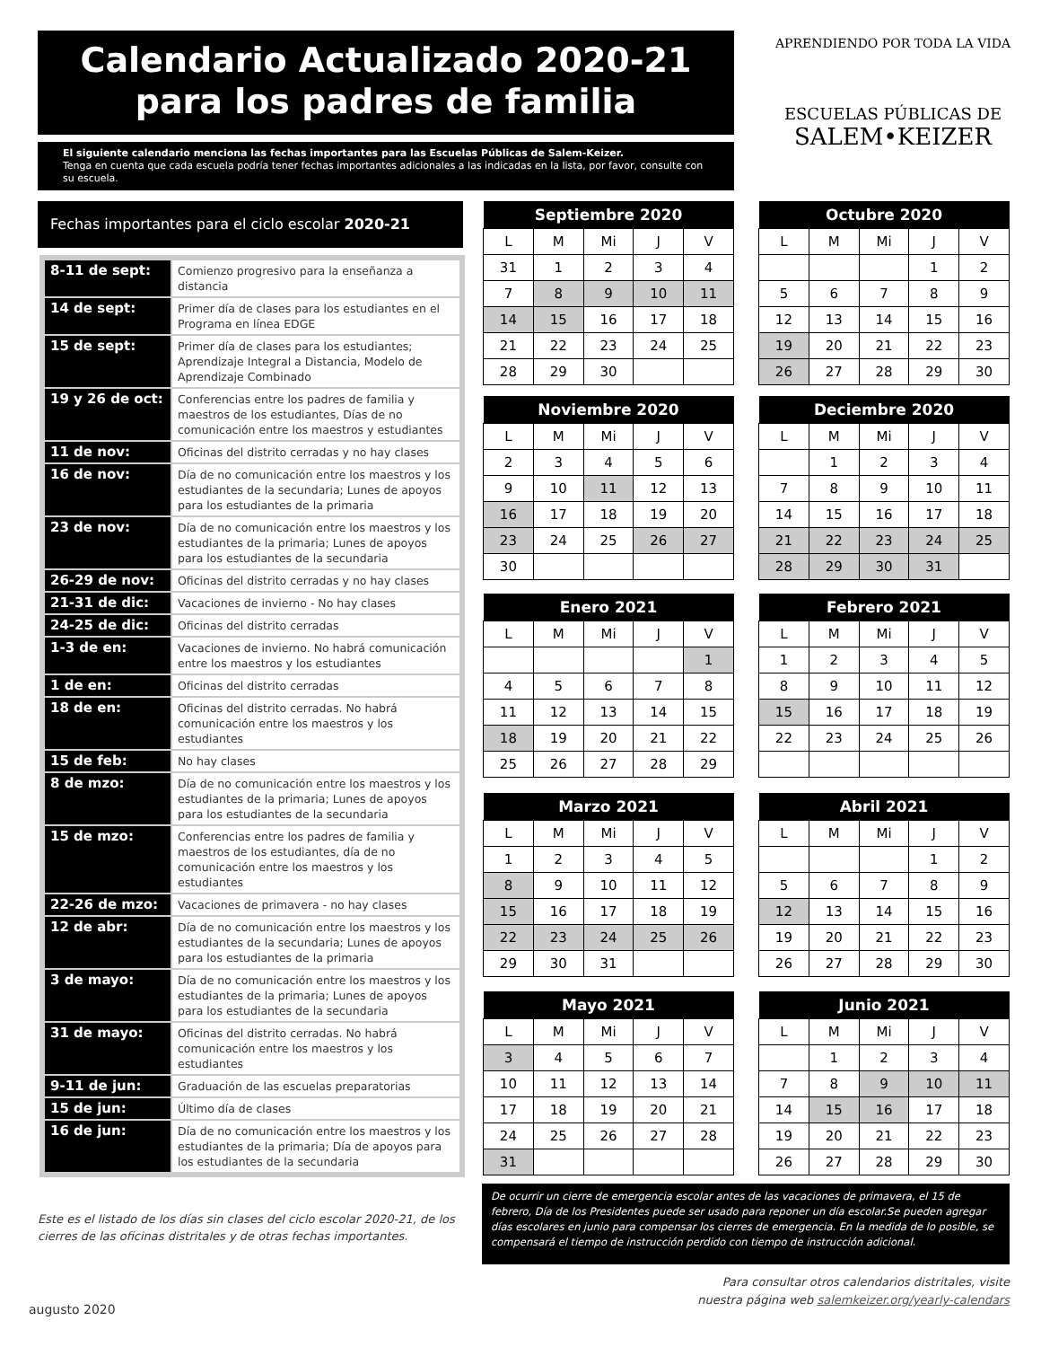Calendario Actualizado 2020-21
para los padres de familia
APRENDIENDO POR TODA LA VIDA
ESCUELAS PÚBLICAS DE
SALEM•KEIZER
El siguiente calendario menciona las fechas importantes para las Escuelas Públicas de Salem-Keizer.
Tenga en cuenta que cada escuela podría tener fechas importantes adicionales a las indicadas en la lista, por favor, consulte con su escuela.
Fechas importantes para el ciclo escolar 2020-21
| 8-11 de sept: | Comienzo progresivo para la enseñanza a distancia |
| 14 de sept: | Primer día de clases para los estudiantes en el Programa en línea EDGE |
| 15 de sept: | Primer día de clases para los estudiantes; Aprendizaje Integral a Distancia, Modelo de Aprendizaje Combinado |
| 19 y 26 de oct: | Conferencias entre los padres de familia y maestros de los estudiantes, Días de no comunicación entre los maestros y estudiantes |
| 11 de nov: | Oficinas del distrito cerradas y no hay clases |
| 16 de nov: | Día de no comunicación entre los maestros y los estudiantes de la secundaria; Lunes de apoyos para los estudiantes de la primaria |
| 23 de nov: | Día de no comunicación entre los maestros y los estudiantes de la primaria; Lunes de apoyos para los estudiantes de la secundaria |
| 26-29 de nov: | Oficinas del distrito cerradas y no hay clases |
| 21-31 de dic: | Vacaciones de invierno - No hay clases |
| 24-25 de dic: | Oficinas del distrito cerradas |
| 1-3 de en: | Vacaciones de invierno. No habrá comunicación entre los maestros y los estudiantes |
| 1 de en: | Oficinas del distrito cerradas |
| 18 de en: | Oficinas del distrito cerradas. No habrá comunicación entre los maestros y los estudiantes |
| 15 de feb: | No hay clases |
| 8 de mzo: | Día de no comunicación entre los maestros y los estudiantes de la primaria; Lunes de apoyos para los estudiantes de la secundaria |
| 15 de mzo: | Conferencias entre los padres de familia y maestros de los estudiantes, día de no comunicación entre los maestros y los estudiantes |
| 22-26 de mzo: | Vacaciones de primavera - no hay clases |
| 12 de abr: | Día de no comunicación entre los maestros y los estudiantes de la secundaria; Lunes de apoyos para los estudiantes de la primaria |
| 3 de mayo: | Día de no comunicación entre los maestros y los estudiantes de la primaria; Lunes de apoyos para los estudiantes de la secundaria |
| 31 de mayo: | Oficinas del distrito cerradas. No habrá comunicación entre los maestros y los estudiantes |
| 9-11 de jun: | Graduación de las escuelas preparatorias |
| 15 de jun: | Último día de clases |
| 16 de jun: | Día de no comunicación entre los maestros y los estudiantes de la primaria; Día de apoyos para los estudiantes de la secundaria |
Este es el listado de los días sin clases del ciclo escolar 2020-21, de los cierres de las oficinas distritales y de otras fechas importantes.
| Septiembre 2020 | | | | |
| --- | --- | --- | --- | --- |
| L | M | Mi | J | V |
| 31 | 1 | 2 | 3 | 4 |
| 7 | 8 | 9 | 10 | 11 |
| 14 | 15 | 16 | 17 | 18 |
| 21 | 22 | 23 | 24 | 25 |
| 28 | 29 | 30 | | |
| Octubre 2020 | | | | |
| --- | --- | --- | --- | --- |
| L | M | Mi | J | V |
| | | | 1 | 2 |
| 5 | 6 | 7 | 8 | 9 |
| 12 | 13 | 14 | 15 | 16 |
| 19 | 20 | 21 | 22 | 23 |
| 26 | 27 | 28 | 29 | 30 |
| Noviembre 2020 | | | | |
| --- | --- | --- | --- | --- |
| L | M | Mi | J | V |
| 2 | 3 | 4 | 5 | 6 |
| 9 | 10 | 11 | 12 | 13 |
| 16 | 17 | 18 | 19 | 20 |
| 23 | 24 | 25 | 26 | 27 |
| 30 | | | | |
| Deciembre 2020 | | | | |
| --- | --- | --- | --- | --- |
| L | M | Mi | J | V |
| | 1 | 2 | 3 | 4 |
| 7 | 8 | 9 | 10 | 11 |
| 14 | 15 | 16 | 17 | 18 |
| 21 | 22 | 23 | 24 | 25 |
| 28 | 29 | 30 | 31 | |
| Enero 2021 | | | | |
| --- | --- | --- | --- | --- |
| L | M | Mi | J | V |
| | | | | 1 |
| 4 | 5 | 6 | 7 | 8 |
| 11 | 12 | 13 | 14 | 15 |
| 18 | 19 | 20 | 21 | 22 |
| 25 | 26 | 27 | 28 | 29 |
| Febrero 2021 | | | | |
| --- | --- | --- | --- | --- |
| L | M | Mi | J | V |
| 1 | 2 | 3 | 4 | 5 |
| 8 | 9 | 10 | 11 | 12 |
| 15 | 16 | 17 | 18 | 19 |
| 22 | 23 | 24 | 25 | 26 |
| Marzo 2021 | | | | |
| --- | --- | --- | --- | --- |
| L | M | Mi | J | V |
| 1 | 2 | 3 | 4 | 5 |
| 8 | 9 | 10 | 11 | 12 |
| 15 | 16 | 17 | 18 | 19 |
| 22 | 23 | 24 | 25 | 26 |
| 29 | 30 | 31 | | |
| Abril 2021 | | | | |
| --- | --- | --- | --- | --- |
| L | M | Mi | J | V |
| | | | 1 | 2 |
| 5 | 6 | 7 | 8 | 9 |
| 12 | 13 | 14 | 15 | 16 |
| 19 | 20 | 21 | 22 | 23 |
| 26 | 27 | 28 | 29 | 30 |
| Mayo 2021 | | | | |
| --- | --- | --- | --- | --- |
| L | M | Mi | J | V |
| 3 | 4 | 5 | 6 | 7 |
| 10 | 11 | 12 | 13 | 14 |
| 17 | 18 | 19 | 20 | 21 |
| 24 | 25 | 26 | 27 | 28 |
| 31 | | | | |
| Junio 2021 | | | | |
| --- | --- | --- | --- | --- |
| L | M | Mi | J | V |
| | 1 | 2 | 3 | 4 |
| 7 | 8 | 9 | 10 | 11 |
| 14 | 15 | 16 | 17 | 18 |
| 19 | 20 | 21 | 22 | 23 |
| 26 | 27 | 28 | 29 | 30 |
De ocurrir un cierre de emergencia escolar antes de las vacaciones de primavera, el 15 de febrero, Día de los Presidentes puede ser usado para reponer un día escolar.Se pueden agregar días escolares en junio para compensar los cierres de emergencia. En la medida de lo posible, se compensará el tiempo de instrucción perdido con tiempo de instrucción adicional.
Para consultar otros calendarios distritales, visite
nuestra página web salemkeizer.org/yearly-calendars
augusto 2020